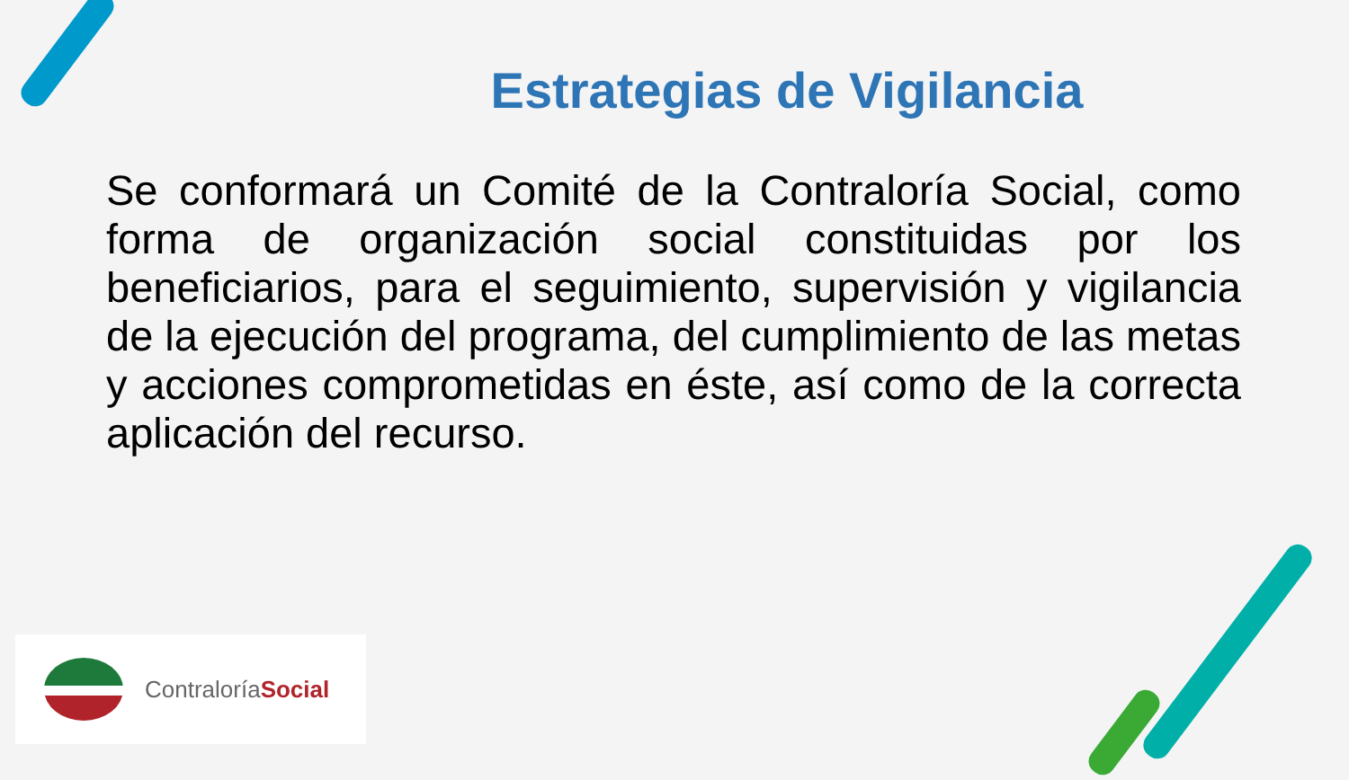Estrategias de Vigilancia
Se conformará un Comité de la Contraloría Social, como forma de organización social constituidas por los beneficiarios, para el seguimiento, supervisión y vigilancia de la ejecución del programa, del cumplimiento de las metas y acciones comprometidas en éste, así como de la correcta aplicación del recurso.
ContraloríaSocial